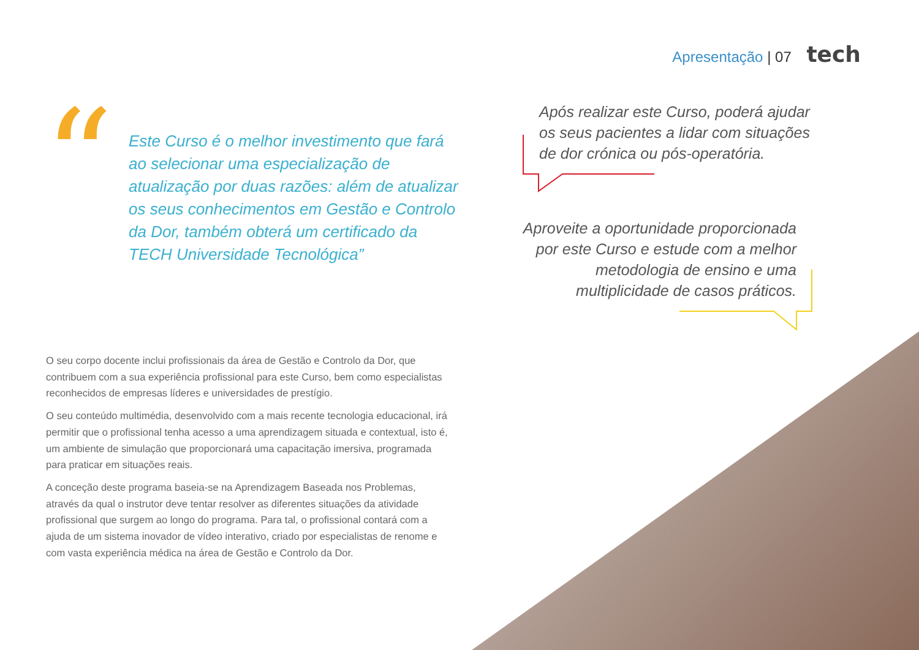Apresentação | 07 tech
“
Este Curso é o melhor investimento que fará ao selecionar uma especialização de atualização por duas razões: além de atualizar os seus conhecimentos em Gestão e Controlo da Dor, também obterá um certificado da TECH Universidade Tecnológica”
Após realizar este Curso, poderá ajudar os seus pacientes a lidar com situações de dor crónica ou pós-operatória.
Aproveite a oportunidade proporcionada por este Curso e estude com a melhor metodologia de ensino e uma multiplicidade de casos práticos.
O seu corpo docente inclui profissionais da área de Gestão e Controlo da Dor, que contribuem com a sua experiência profissional para este Curso, bem como especialistas reconhecidos de empresas líderes e universidades de prestígio.
O seu conteúdo multimédia, desenvolvido com a mais recente tecnologia educacional, irá permitir que o profissional tenha acesso a uma aprendizagem situada e contextual, isto é, um ambiente de simulação que proporcionará uma capacitação imersiva, programada para praticar em situações reais.
A conceção deste programa baseia-se na Aprendizagem Baseada nos Problemas, através da qual o instrutor deve tentar resolver as diferentes situações da atividade profissional que surgem ao longo do programa. Para tal, o profissional contará com a ajuda de um sistema inovador de vídeo interativo, criado por especialistas de renome e com vasta experiência médica na área de Gestão e Controlo da Dor.